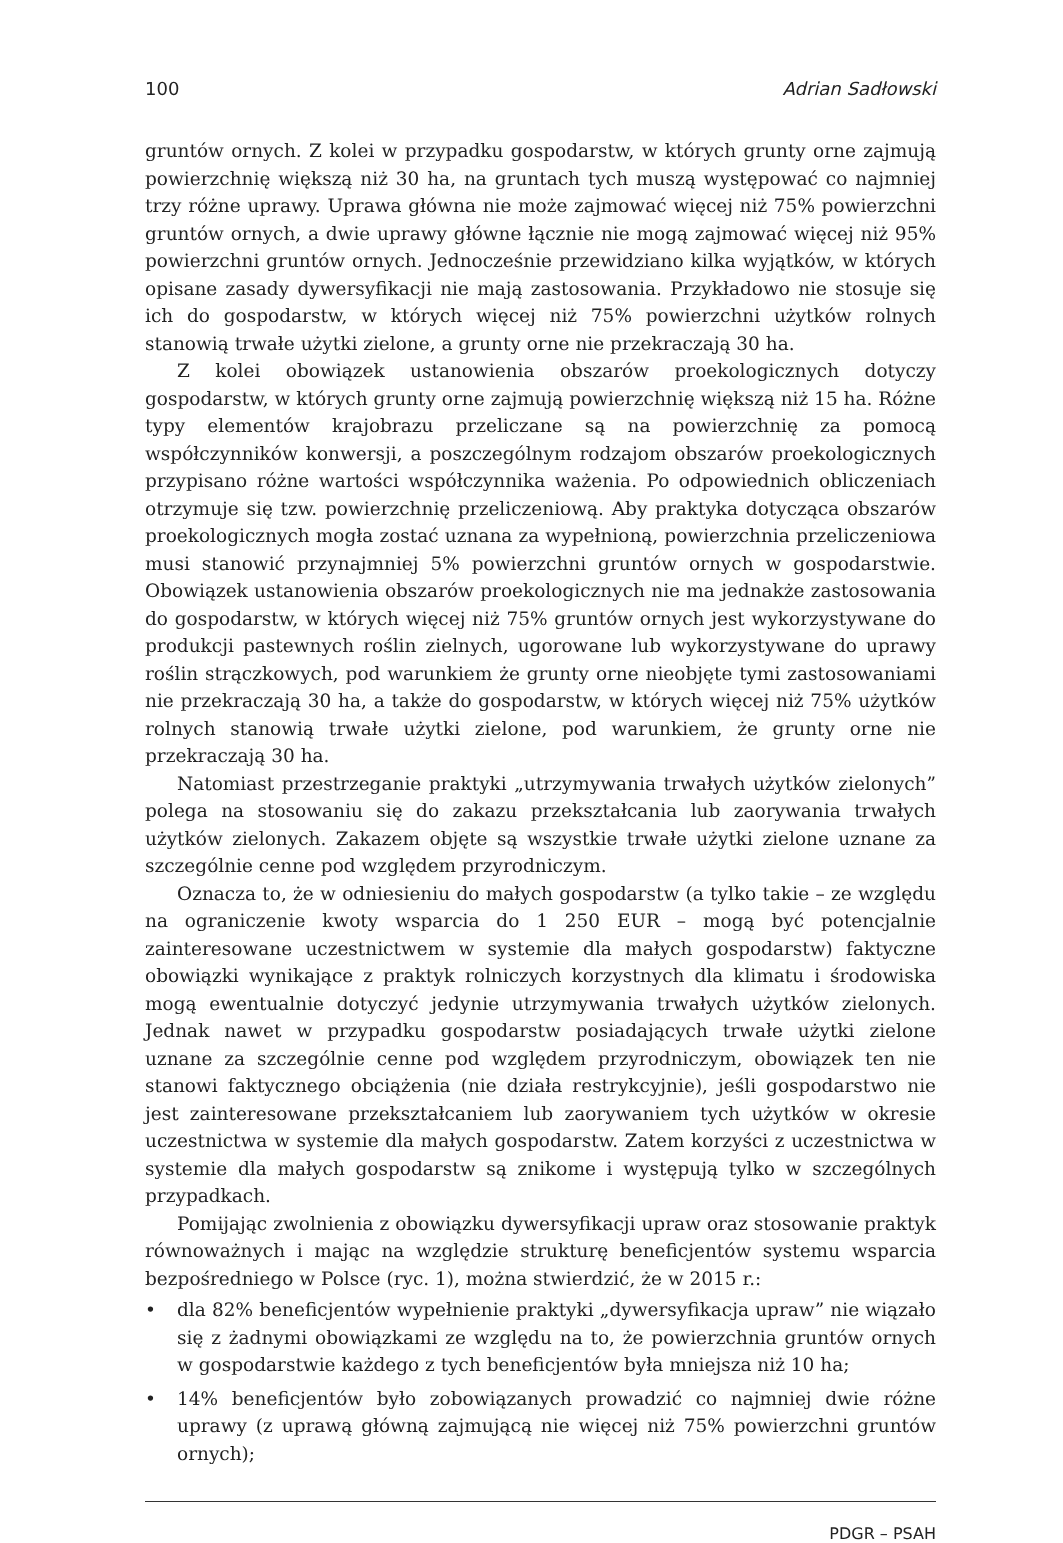100 Adrian Sadłowski
gruntów ornych. Z kolei w przypadku gospodarstw, w których grunty orne zajmują powierzchnię większą niż 30 ha, na gruntach tych muszą występować co najmniej trzy różne uprawy. Uprawa główna nie może zajmować więcej niż 75% powierzchni gruntów ornych, a dwie uprawy główne łącznie nie mogą zajmować więcej niż 95% powierzchni gruntów ornych. Jednocześnie przewidziano kilka wyjątków, w których opisane zasady dywersyfikacji nie mają zastosowania. Przykładowo nie stosuje się ich do gospodarstw, w których więcej niż 75% powierzchni użytków rolnych stanowią trwałe użytki zielone, a grunty orne nie przekraczają 30 ha.
Z kolei obowiązek ustanowienia obszarów proekologicznych dotyczy gospodarstw, w których grunty orne zajmują powierzchnię większą niż 15 ha. Różne typy elementów krajobrazu przeliczane są na powierzchnię za pomocą współczynników konwersji, a poszczególnym rodzajom obszarów proekologicznych przypisano różne wartości współczynnika ważenia. Po odpowiednich obliczeniach otrzymuje się tzw. powierzchnię przeliczeniową. Aby praktyka dotycząca obszarów proekologicznych mogła zostać uznana za wypełnioną, powierzchnia przeliczeniowa musi stanowić przynajmniej 5% powierzchni gruntów ornych w gospodarstwie. Obowiązek ustanowienia obszarów proekologicznych nie ma jednakże zastosowania do gospodarstw, w których więcej niż 75% gruntów ornych jest wykorzystywane do produkcji pastewnych roślin zielnych, ugorowane lub wykorzystywane do uprawy roślin strączkowych, pod warunkiem że grunty orne nieobjęte tymi zastosowaniami nie przekraczają 30 ha, a także do gospodarstw, w których więcej niż 75% użytków rolnych stanowią trwałe użytki zielone, pod warunkiem, że grunty orne nie przekraczają 30 ha.
Natomiast przestrzeganie praktyki „utrzymywania trwałych użytków zielonych” polega na stosowaniu się do zakazu przekształcania lub zaorywania trwałych użytków zielonych. Zakazem objęte są wszystkie trwałe użytki zielone uznane za szczególnie cenne pod względem przyrodniczym.
Oznacza to, że w odniesieniu do małych gospodarstw (a tylko takie – ze względu na ograniczenie kwoty wsparcia do 1 250 EUR – mogą być potencjalnie zainteresowane uczestnictwem w systemie dla małych gospodarstw) faktyczne obowiązki wynikające z praktyk rolniczych korzystnych dla klimatu i środowiska mogą ewentualnie dotyczyć jedynie utrzymywania trwałych użytków zielonych. Jednak nawet w przypadku gospodarstw posiadających trwałe użytki zielone uznane za szczególnie cenne pod względem przyrodniczym, obowiązek ten nie stanowi faktycznego obciążenia (nie działa restrykcyjnie), jeśli gospodarstwo nie jest zainteresowane przekształcaniem lub zaorywaniem tych użytków w okresie uczestnictwa w systemie dla małych gospodarstw. Zatem korzyści z uczestnictwa w systemie dla małych gospodarstw są znikome i występują tylko w szczególnych przypadkach.
Pomijając zwolnienia z obowiązku dywersyfikacji upraw oraz stosowanie praktyk równoważnych i mając na względzie strukturę beneficjentów systemu wsparcia bezpośredniego w Polsce (ryc. 1), można stwierdzić, że w 2015 r.:
• dla 82% beneficjentów wypełnienie praktyki „dywersyfikacja upraw” nie wiązało się z żadnymi obowiązkami ze względu na to, że powierzchnia gruntów ornych w gospodarstwie każdego z tych beneficjentów była mniejsza niż 10 ha;
• 14% beneficjentów było zobowiązanych prowadzić co najmniej dwie różne uprawy (z uprawą główną zajmującą nie więcej niż 75% powierzchni gruntów ornych);
PDGR – PSAH